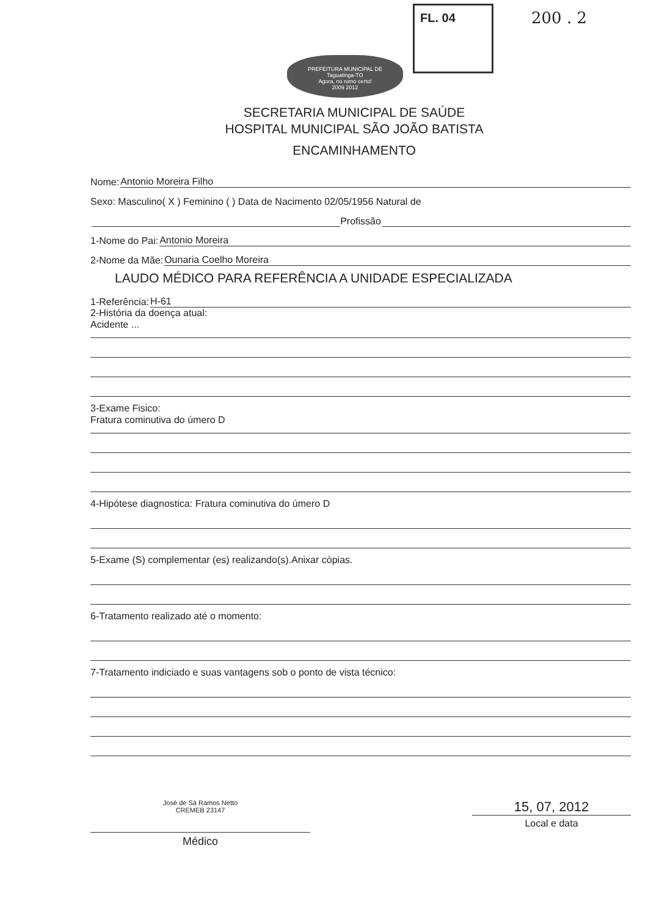FL. 04 200 . 2
PREFEITURA MUNICIPAL DE
Taguatinga-TO
Agora, no rumo certo!
2009 2012
SECRETARIA MUNICIPAL DE SAÚDE
HOSPITAL MUNICIPAL SÃO JOÃO BATISTA
ENCAMINHAMENTO
Nome: Antonio Moreira Filho
Sexo: Masculino( X ) Feminino ( ) Data de Nacimento 02/05/1956 Natural de
Profissão
1-Nome do Pai: Antonio Moreira
2-Nome da Mãe: Ounaria Coelho Moreira
LAUDO MÉDICO PARA REFERÊNCIA A UNIDADE ESPECIALIZADA
1-Referência: H-61
2-História da doença atual:
Acidente ...
3-Exame Fisico:
Fratura cominutiva do úmero D
4-Hipótese diagnostica: Fratura cominutiva do úmero D
5-Exame (S) complementar (es) realizando(s).Anixar còpias.
6-Tratamento realizado até o momento:
7-Tratamento indiciado e suas vantagens sob o ponto de vista técnico:
José de Sá Ramos Netto
CREMEB 23147
Médico
15, 07, 2012
Local e data